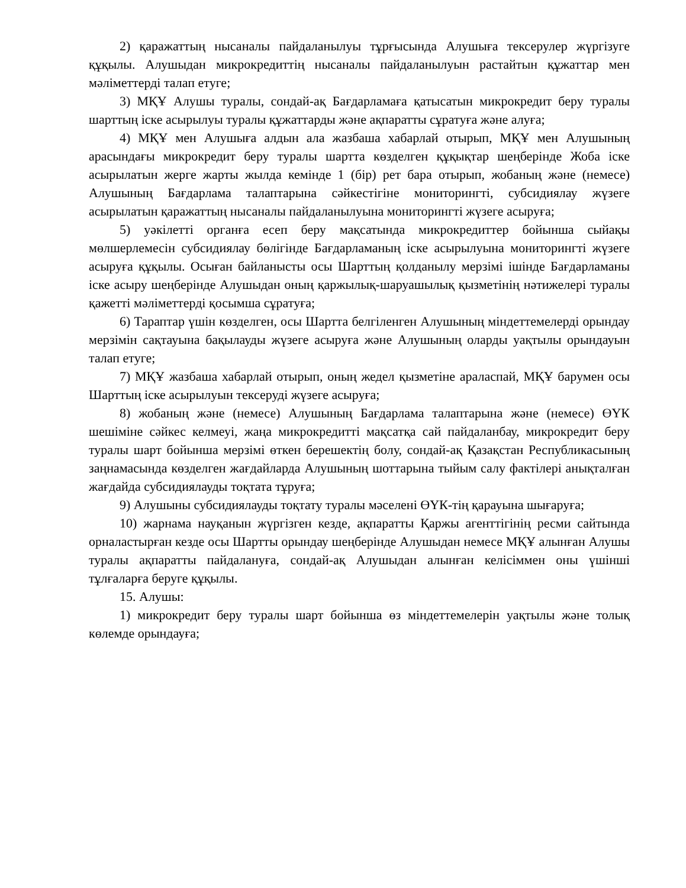2) қаражаттың нысаналы пайдаланылуы тұрғысында Алушыға тексерулер жүргізуге құқылы. Алушыдан микрокредиттің нысаналы пайдаланылуын растайтын құжаттар мен мәліметтерді талап етуге;
3) МҚҰ Алушы туралы, сондай-ақ Бағдарламаға қатысатын микрокредит беру туралы шарттың іске асырылуы туралы құжаттарды және ақпаратты сұратуға және алуға;
4) МҚҰ мен Алушыға алдын ала жазбаша хабарлай отырып, МҚҰ мен Алушының арасындағы микрокредит беру туралы шартта көзделген құқықтар шеңберінде Жоба іске асырылатын жерге жарты жылда кемінде 1 (бір) рет бара отырып, жобаның және (немесе) Алушының Бағдарлама талаптарына сәйкестігіне мониторингті, субсидиялау жүзеге асырылатын қаражаттың нысаналы пайдаланылуына мониторингті жүзеге асыруға;
5) уәкілетті органға есеп беру мақсатында микрокредиттер бойынша сыйақы мөлшерлемесін субсидиялау бөлігінде Бағдарламаның іске асырылуына мониторингті жүзеге асыруға құқылы. Осыған байланысты осы Шарттың қолданылу мерзімі ішінде Бағдарламаны іске асыру шеңберінде Алушыдан оның қаржылық-шаруашылық қызметінің нәтижелері туралы қажетті мәліметтерді қосымша сұратуға;
6) Тараптар үшін көзделген, осы Шартта белгіленген Алушының міндеттемелерді орындау мерзімін сақтауына бақылауды жүзеге асыруға және Алушының оларды уақтылы орындауын талап етуге;
7) МҚҰ жазбаша хабарлай отырып, оның жедел қызметіне араласпай, МҚҰ барумен осы Шарттың іске асырылуын тексеруді жүзеге асыруға;
8) жобаның және (немесе) Алушының Бағдарлама талаптарына және (немесе) ӨҮК шешіміне сәйкес келмеуі, жаңа микрокредитті мақсатқа сай пайдаланбау, микрокредит беру туралы шарт бойынша мерзімі өткен берешектің болу, сондай-ақ Қазақстан Республикасының заңнамасында көзделген жағдайларда Алушының шоттарына тыйым салу фактілері анықталған жағдайда субсидиялауды тоқтата тұруға;
9) Алушыны субсидиялауды тоқтату туралы мәселені ӨҮК-тің қарауына шығаруға;
10) жарнама науқанын жүргізген кезде, ақпаратты Қаржы агенттігінің ресми сайтында орналастырған кезде осы Шартты орындау шеңберінде Алушыдан немесе МҚҰ алынған Алушы туралы ақпаратты пайдалануға, сондай-ақ Алушыдан алынған келісіммен оны үшінші тұлғаларға беруге құқылы.
15. Алушы:
1) микрокредит беру туралы шарт бойынша өз міндеттемелерін уақтылы және толық көлемде орындауға;